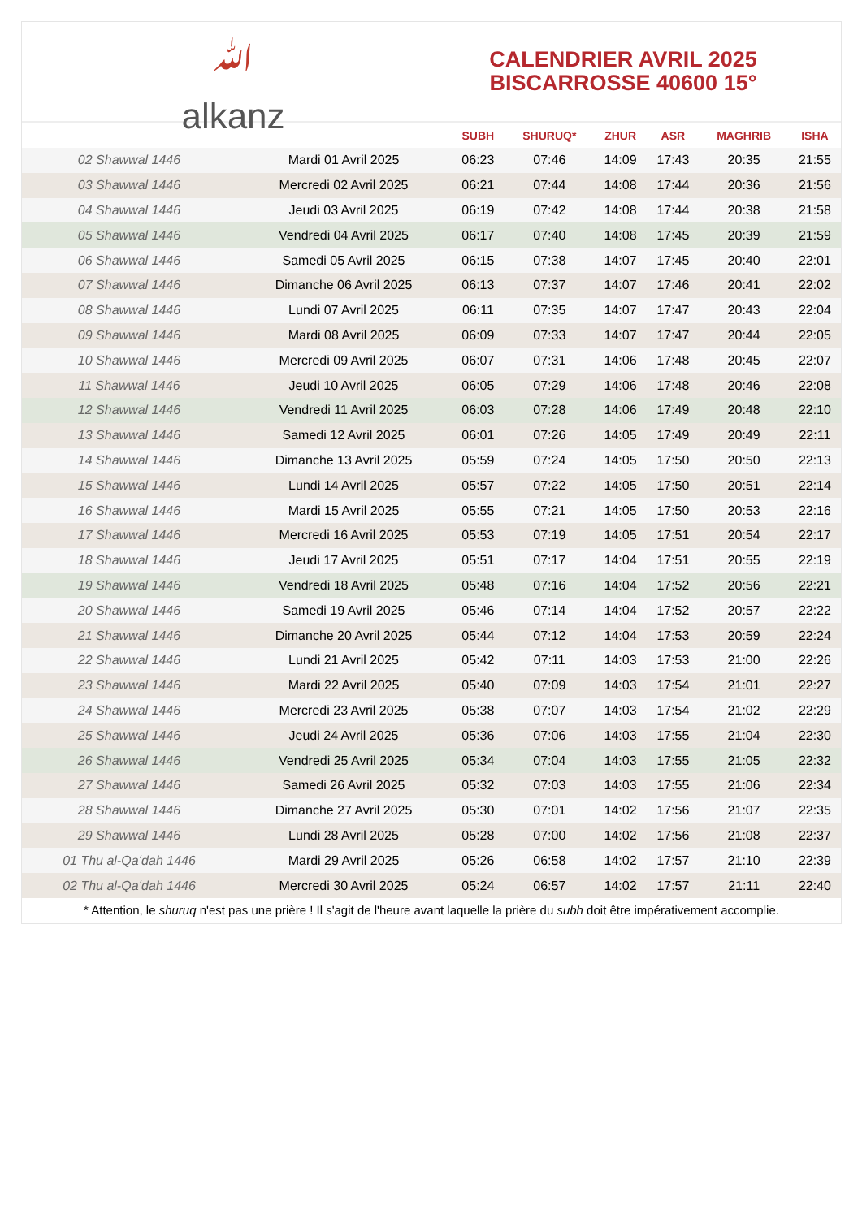ﷲ
alkanz
CALENDRIER AVRIL 2025
BISCARROSSE 40600 15°
| | | SUBH | SHURUQ* | ZHUR | ASR | MAGHRIB | ISHA |
| --- | --- | --- | --- | --- | --- | --- | --- |
| 02 Shawwal 1446 | Mardi 01 Avril 2025 | 06:23 | 07:46 | 14:09 | 17:43 | 20:35 | 21:55 |
| 03 Shawwal 1446 | Mercredi 02 Avril 2025 | 06:21 | 07:44 | 14:08 | 17:44 | 20:36 | 21:56 |
| 04 Shawwal 1446 | Jeudi 03 Avril 2025 | 06:19 | 07:42 | 14:08 | 17:44 | 20:38 | 21:58 |
| 05 Shawwal 1446 | Vendredi 04 Avril 2025 | 06:17 | 07:40 | 14:08 | 17:45 | 20:39 | 21:59 |
| 06 Shawwal 1446 | Samedi 05 Avril 2025 | 06:15 | 07:38 | 14:07 | 17:45 | 20:40 | 22:01 |
| 07 Shawwal 1446 | Dimanche 06 Avril 2025 | 06:13 | 07:37 | 14:07 | 17:46 | 20:41 | 22:02 |
| 08 Shawwal 1446 | Lundi 07 Avril 2025 | 06:11 | 07:35 | 14:07 | 17:47 | 20:43 | 22:04 |
| 09 Shawwal 1446 | Mardi 08 Avril 2025 | 06:09 | 07:33 | 14:07 | 17:47 | 20:44 | 22:05 |
| 10 Shawwal 1446 | Mercredi 09 Avril 2025 | 06:07 | 07:31 | 14:06 | 17:48 | 20:45 | 22:07 |
| 11 Shawwal 1446 | Jeudi 10 Avril 2025 | 06:05 | 07:29 | 14:06 | 17:48 | 20:46 | 22:08 |
| 12 Shawwal 1446 | Vendredi 11 Avril 2025 | 06:03 | 07:28 | 14:06 | 17:49 | 20:48 | 22:10 |
| 13 Shawwal 1446 | Samedi 12 Avril 2025 | 06:01 | 07:26 | 14:05 | 17:49 | 20:49 | 22:11 |
| 14 Shawwal 1446 | Dimanche 13 Avril 2025 | 05:59 | 07:24 | 14:05 | 17:50 | 20:50 | 22:13 |
| 15 Shawwal 1446 | Lundi 14 Avril 2025 | 05:57 | 07:22 | 14:05 | 17:50 | 20:51 | 22:14 |
| 16 Shawwal 1446 | Mardi 15 Avril 2025 | 05:55 | 07:21 | 14:05 | 17:50 | 20:53 | 22:16 |
| 17 Shawwal 1446 | Mercredi 16 Avril 2025 | 05:53 | 07:19 | 14:05 | 17:51 | 20:54 | 22:17 |
| 18 Shawwal 1446 | Jeudi 17 Avril 2025 | 05:51 | 07:17 | 14:04 | 17:51 | 20:55 | 22:19 |
| 19 Shawwal 1446 | Vendredi 18 Avril 2025 | 05:48 | 07:16 | 14:04 | 17:52 | 20:56 | 22:21 |
| 20 Shawwal 1446 | Samedi 19 Avril 2025 | 05:46 | 07:14 | 14:04 | 17:52 | 20:57 | 22:22 |
| 21 Shawwal 1446 | Dimanche 20 Avril 2025 | 05:44 | 07:12 | 14:04 | 17:53 | 20:59 | 22:24 |
| 22 Shawwal 1446 | Lundi 21 Avril 2025 | 05:42 | 07:11 | 14:03 | 17:53 | 21:00 | 22:26 |
| 23 Shawwal 1446 | Mardi 22 Avril 2025 | 05:40 | 07:09 | 14:03 | 17:54 | 21:01 | 22:27 |
| 24 Shawwal 1446 | Mercredi 23 Avril 2025 | 05:38 | 07:07 | 14:03 | 17:54 | 21:02 | 22:29 |
| 25 Shawwal 1446 | Jeudi 24 Avril 2025 | 05:36 | 07:06 | 14:03 | 17:55 | 21:04 | 22:30 |
| 26 Shawwal 1446 | Vendredi 25 Avril 2025 | 05:34 | 07:04 | 14:03 | 17:55 | 21:05 | 22:32 |
| 27 Shawwal 1446 | Samedi 26 Avril 2025 | 05:32 | 07:03 | 14:03 | 17:55 | 21:06 | 22:34 |
| 28 Shawwal 1446 | Dimanche 27 Avril 2025 | 05:30 | 07:01 | 14:02 | 17:56 | 21:07 | 22:35 |
| 29 Shawwal 1446 | Lundi 28 Avril 2025 | 05:28 | 07:00 | 14:02 | 17:56 | 21:08 | 22:37 |
| 01 Thu al-Qaʻdah 1446 | Mardi 29 Avril 2025 | 05:26 | 06:58 | 14:02 | 17:57 | 21:10 | 22:39 |
| 02 Thu al-Qaʻdah 1446 | Mercredi 30 Avril 2025 | 05:24 | 06:57 | 14:02 | 17:57 | 21:11 | 22:40 |
* Attention, le shuruq n'est pas une prière ! Il s'agit de l'heure avant laquelle la prière du subh doit être impérativement accomplie.